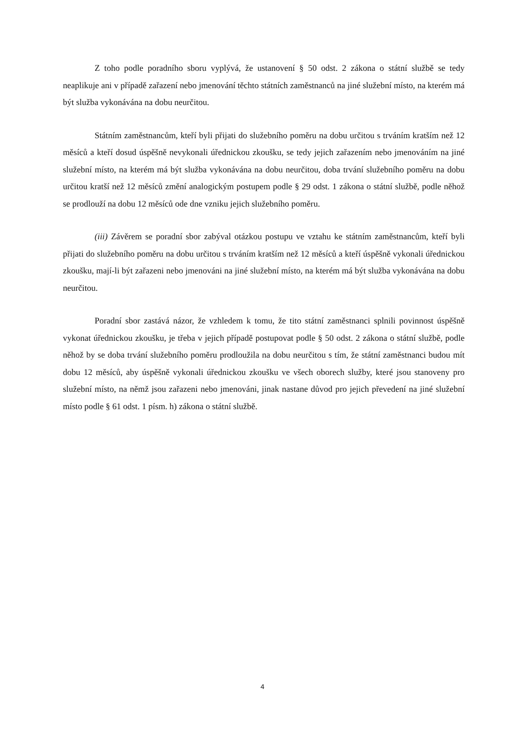Z toho podle poradního sboru vyplývá, že ustanovení § 50 odst. 2 zákona o státní službě se tedy neaplikuje ani v případě zařazení nebo jmenování těchto státních zaměstnanců na jiné služební místo, na kterém má být služba vykonávána na dobu neurčitou.
Státním zaměstnancům, kteří byli přijati do služebního poměru na dobu určitou s trváním kratším než 12 měsíců a kteří dosud úspěšně nevykonali úřednickou zkoušku, se tedy jejich zařazením nebo jmenováním na jiné služební místo, na kterém má být služba vykonávána na dobu neurčitou, doba trvání služebního poměru na dobu určitou kratší než 12 měsíců změní analogickým postupem podle § 29 odst. 1 zákona o státní službě, podle něhož se prodlouží na dobu 12 měsíců ode dne vzniku jejich služebního poměru.
(iii) Závěrem se poradní sbor zabýval otázkou postupu ve vztahu ke státním zaměstnancům, kteří byli přijati do služebního poměru na dobu určitou s trváním kratším než 12 měsíců a kteří úspěšně vykonali úřednickou zkoušku, mají-li být zařazeni nebo jmenováni na jiné služební místo, na kterém má být služba vykonávána na dobu neurčitou.
Poradní sbor zastává názor, že vzhledem k tomu, že tito státní zaměstnanci splnili povinnost úspěšně vykonat úřednickou zkoušku, je třeba v jejich případě postupovat podle § 50 odst. 2 zákona o státní službě, podle něhož by se doba trvání služebního poměru prodloužila na dobu neurčitou s tím, že státní zaměstnanci budou mít dobu 12 měsíců, aby úspěšně vykonali úřednickou zkoušku ve všech oborech služby, které jsou stanoveny pro služební místo, na němž jsou zařazeni nebo jmenováni, jinak nastane důvod pro jejich převedení na jiné služební místo podle § 61 odst. 1 písm. h) zákona o státní službě.
4